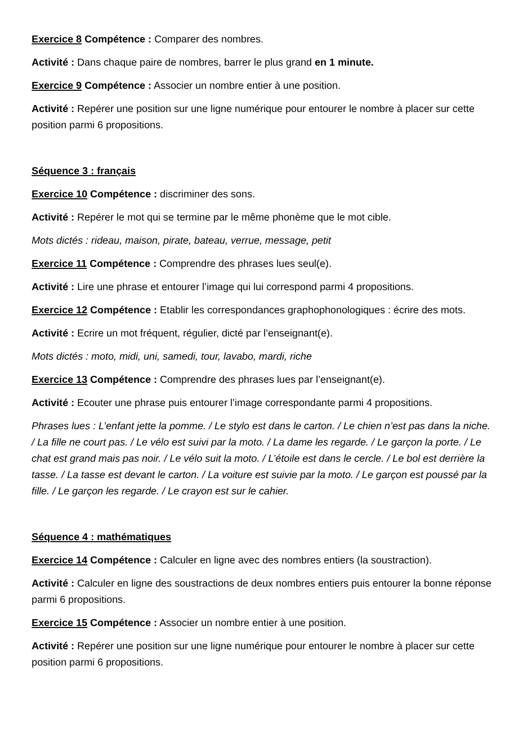Exercice 8 Compétence : Comparer des nombres.
Activité : Dans chaque paire de nombres, barrer le plus grand en 1 minute.
Exercice 9 Compétence : Associer un nombre entier à une position.
Activité : Repérer une position sur une ligne numérique pour entourer le nombre à placer sur cette position parmi 6 propositions.
Séquence 3 : français
Exercice 10 Compétence : discriminer des sons.
Activité : Repérer le mot qui se termine par le même phonème que le mot cible.
Mots dictés : rideau, maison, pirate, bateau, verrue, message, petit
Exercice 11 Compétence : Comprendre des phrases lues seul(e).
Activité : Lire une phrase et entourer l’image qui lui correspond parmi 4 propositions.
Exercice 12 Compétence : Etablir les correspondances graphophonologiques : écrire des mots.
Activité : Ecrire un mot fréquent, régulier, dicté par l’enseignant(e).
Mots dictés : moto, midi, uni, samedi, tour, lavabo, mardi, riche
Exercice 13 Compétence : Comprendre des phrases lues par l’enseignant(e).
Activité : Ecouter une phrase puis entourer l’image correspondante parmi 4 propositions.
Phrases lues : L’enfant jette la pomme. / Le stylo est dans le carton. / Le chien n’est pas dans la niche. / La fille ne court pas. / Le vélo est suivi par la moto. / La dame les regarde. / Le garçon la porte. / Le chat est grand mais pas noir. / Le vélo suit la moto. / L’étoile est dans le cercle. / Le bol est derrière la tasse. / La tasse est devant le carton. / La voiture est suivie par la moto. / Le garçon est poussé par la fille. / Le garçon les regarde. / Le crayon est sur le cahier.
Séquence 4 : mathématiques
Exercice 14 Compétence : Calculer en ligne avec des nombres entiers (la soustraction).
Activité : Calculer en ligne des soustractions de deux nombres entiers puis entourer la bonne réponse parmi 6 propositions.
Exercice 15 Compétence : Associer un nombre entier à une position.
Activité : Repérer une position sur une ligne numérique pour entourer le nombre à placer sur cette position parmi 6 propositions.